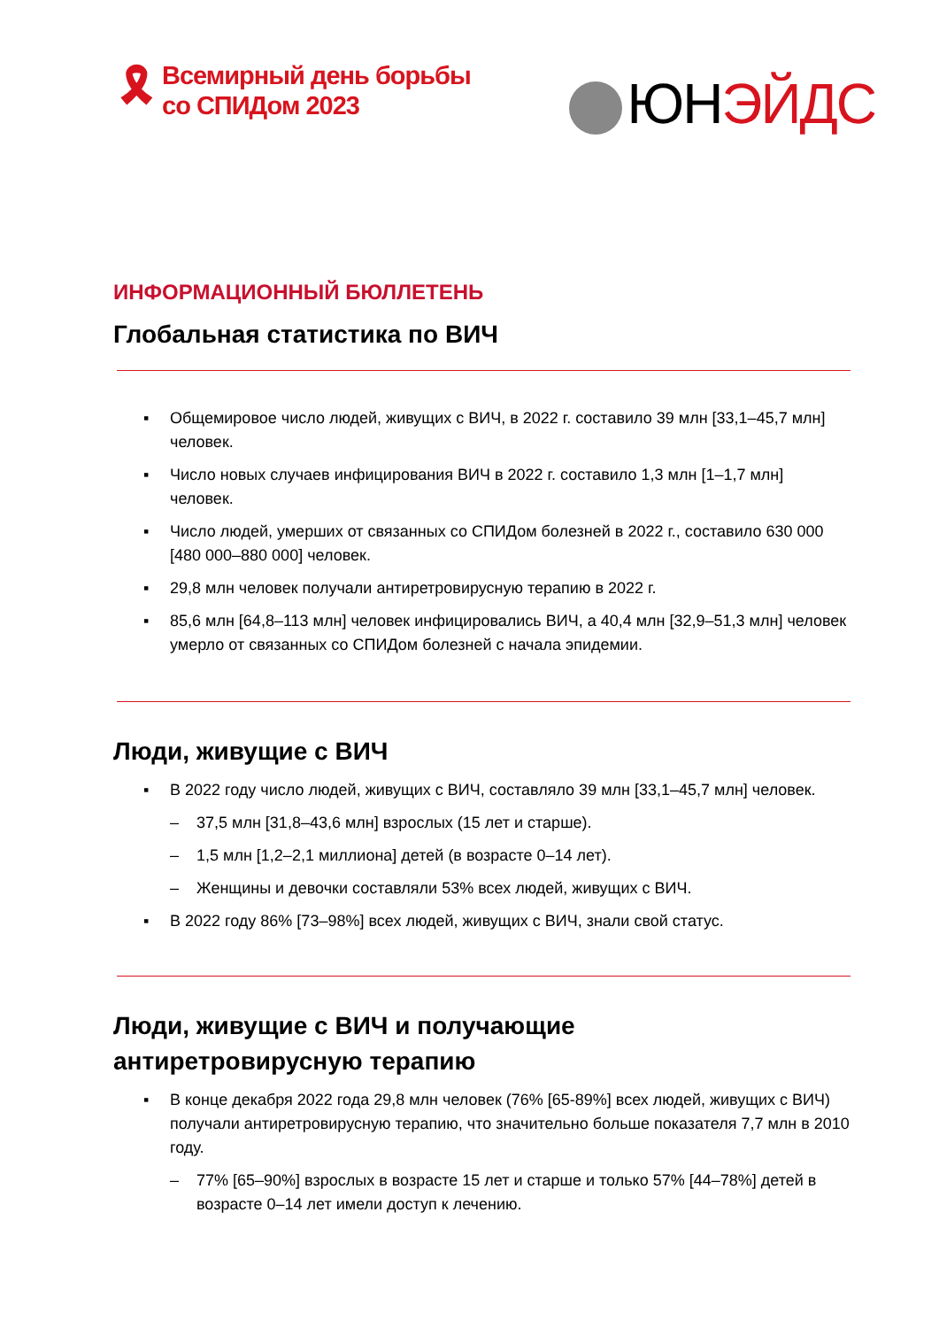🎗
Всемирный день борьбы
со СПИДом 2023
ЮН ЭЙДС
ИНФОРМАЦИОННЫЙ БЮЛЛЕТЕНЬ
Глобальная статистика по ВИЧ
▪ Общемировое число людей, живущих с ВИЧ, в 2022 г. составило 39 млн [33,1–45,7 млн] человек.
▪ Число новых случаев инфицирования ВИЧ в 2022 г. составило 1,3 млн [1–1,7 млн] человек.
▪ Число людей, умерших от связанных со СПИДом болезней в 2022 г., составило 630 000 [480 000–880 000] человек.
▪ 29,8 млн человек получали антиретровирусную терапию в 2022 г.
▪ 85,6 млн [64,8–113 млн] человек инфицировались ВИЧ, а 40,4 млн [32,9–51,3 млн] человек умерло от связанных со СПИДом болезней с начала эпидемии.
Люди, живущие с ВИЧ
▪ В 2022 году число людей, живущих с ВИЧ, составляло 39 млн [33,1–45,7 млн] человек.
– 37,5 млн [31,8–43,6 млн] взрослых (15 лет и старше).
– 1,5 млн [1,2–2,1 миллиона] детей (в возрасте 0–14 лет).
– Женщины и девочки составляли 53% всех людей, живущих с ВИЧ.
▪ В 2022 году 86% [73–98%] всех людей, живущих с ВИЧ, знали свой статус.
Люди, живущие с ВИЧ и получающие
антиретровирусную терапию
▪ В конце декабря 2022 года 29,8 млн человек (76% [65-89%] всех людей, живущих с ВИЧ) получали антиретровирусную терапию, что значительно больше показателя 7,7 млн в 2010 году.
– 77% [65–90%] взрослых в возрасте 15 лет и старше и только 57% [44–78%] детей в возрасте 0–14 лет имели доступ к лечению.